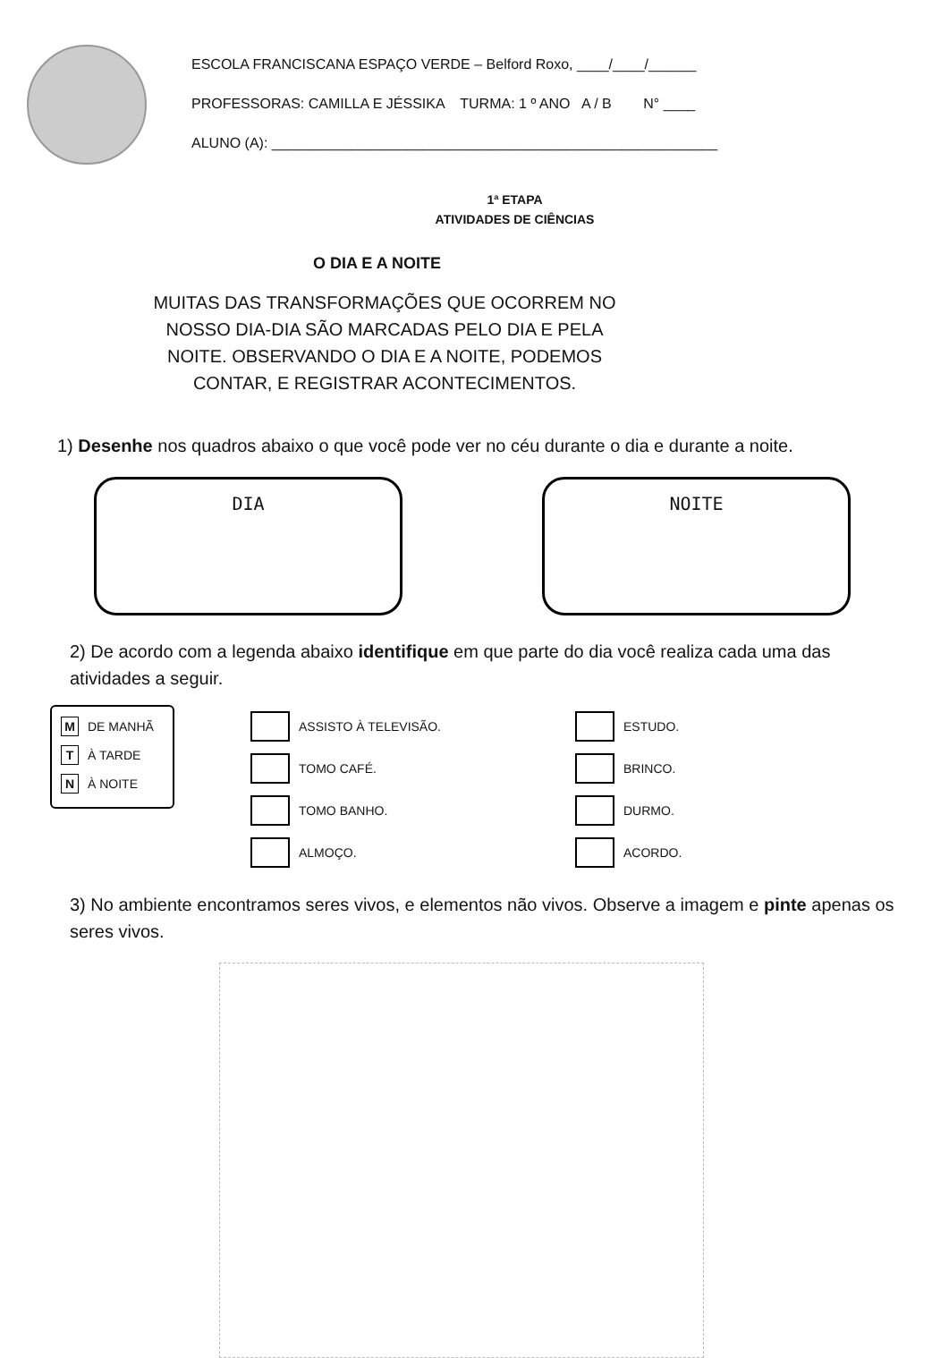ESCOLA FRANCISCANA ESPAÇO VERDE – Belford Roxo, ____/____/______
PROFESSORAS: CAMILLA E JÉSSIKA TURMA: 1 º ANO A / B N° ____
ALUNO (A): ________________________________________________________
1ª ETAPA
ATIVIDADES DE CIÊNCIAS
O DIA E A NOITE
MUITAS DAS TRANSFORMAÇÕES QUE OCORREM NO NOSSO DIA-DIA SÃO MARCADAS PELO DIA E PELA NOITE. OBSERVANDO O DIA E A NOITE, PODEMOS CONTAR, E REGISTRAR ACONTECIMENTOS.
1) Desenhe nos quadros abaixo o que você pode ver no céu durante o dia e durante a noite.
DIA NOITE
2) De acordo com a legenda abaixo identifique em que parte do dia você realiza cada uma das atividades a seguir.
M DE MANHÃ
T À TARDE
N À NOITE
ASSISTO À TELEVISÃO.
TOMO CAFÉ.
TOMO BANHO.
ALMOÇO.
ESTUDO.
BRINCO.
DURMO.
ACORDO.
3) No ambiente encontramos seres vivos, e elementos não vivos. Observe a imagem e pinte apenas os seres vivos.